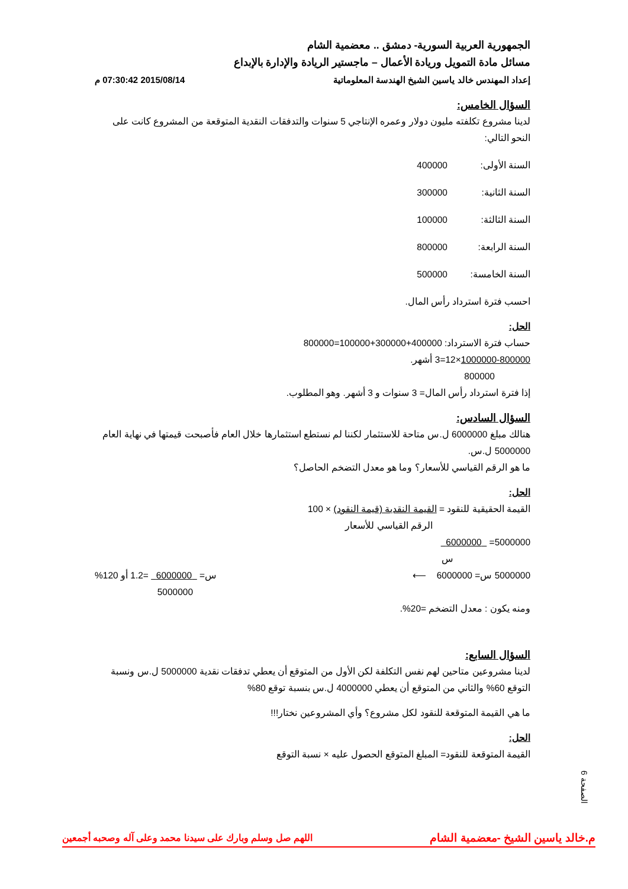الجمهورية العربية السورية- دمشق .. معضمية الشام
مسائل مادة التمويل وريادة الأعمال – ماجستير الريادة والإدارة بالإبداع
إعداد المهندس خالد ياسين الشيخ الهندسة المعلوماتية 2015/08/14 07:30:42 م
السؤال الخامس:
لدينا مشروع تكلفته مليون دولار وعمره الإنتاجي 5 سنوات والتدفقات النقدية المتوقعة من المشروع كانت على النحو التالي:
السنة الأولى: 400000
السنة الثانية: 300000
السنة الثالثة: 100000
السنة الرابعة: 800000
السنة الخامسة: 500000
احسب فترة استرداد رأس المال.
الحل:
حساب فترة الاسترداد: 400000+300000+100000=800000
1000000-800000×12=3 أشهر.
800000
إذا فترة استرداد رأس المال= 3 سنوات و 3 أشهر. وهو المطلوب.
السؤال السادس:
هنالك مبلغ 6000000 ل.س متاحة للاستثمار لكننا لم نستطع استثمارها خلال العام فأصبحت قيمتها في نهاية العام 5000000 ل.س.
ما هو الرقم القياسي للأسعار؟ وما هو معدل التضخم الحاصل؟
الحل:
القيمة الحقيقية للنقود = القيمة النقدية (قيمة النقود) × 100
الرقم القياسي للأسعار
5000000= 6000000
س
5000000 س= 6000000 ⟵ س= 6000000 =1.2 أو 120%
5000000
ومنه يكون : معدل التضخم =20%.
السؤال السابع:
لدينا مشروعين متاحين لهم نفس التكلفة لكن الأول من المتوقع أن يعطي تدفقات نقدية 5000000 ل.س ونسبة التوقع 60% والثاني من المتوقع أن يعطي 4000000 ل.س بنسبة توقع 80%
ما هي القيمة المتوقعة للنقود لكل مشروع؟ وأي المشروعين نختار!!!
الحل:
القيمة المتوقعة للنقود= المبلغ المتوقع الحصول عليه × نسبة التوقع
الصفحة 6
م.خالد ياسين الشيخ -معضمية الشام اللهم صل وسلم وبارك على سيدنا محمد وعلى آله وصحبه أجمعين